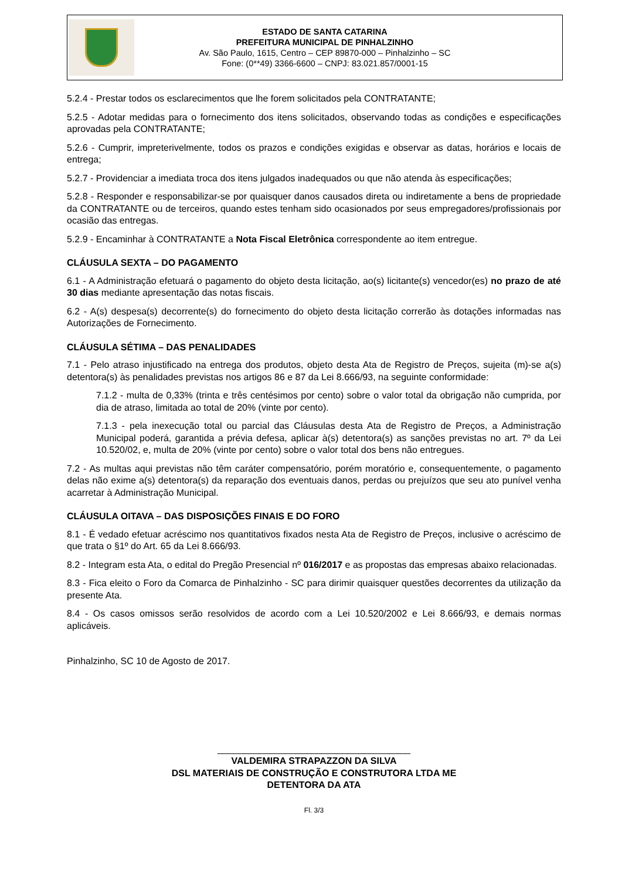ESTADO DE SANTA CATARINA
PREFEITURA MUNICIPAL DE PINHALZINHO
Av. São Paulo, 1615, Centro – CEP 89870-000 – Pinhalzinho – SC
Fone: (0**49) 3366-6600 – CNPJ: 83.021.857/0001-15
5.2.4 - Prestar todos os esclarecimentos que lhe forem solicitados pela CONTRATANTE;
5.2.5 - Adotar medidas para o fornecimento dos itens solicitados, observando todas as condições e especificações aprovadas pela CONTRATANTE;
5.2.6 - Cumprir, impreterivelmente, todos os prazos e condições exigidas e observar as datas, horários e locais de entrega;
5.2.7 - Providenciar a imediata troca dos itens julgados inadequados ou que não atenda às especificações;
5.2.8 - Responder e responsabilizar-se por quaisquer danos causados direta ou indiretamente a bens de propriedade da CONTRATANTE ou de terceiros, quando estes tenham sido ocasionados por seus empregadores/profissionais por ocasião das entregas.
5.2.9 - Encaminhar à CONTRATANTE a Nota Fiscal Eletrônica correspondente ao item entregue.
CLÁUSULA SEXTA – DO PAGAMENTO
6.1 - A Administração efetuará o pagamento do objeto desta licitação, ao(s) licitante(s) vencedor(es) no prazo de até 30 dias mediante apresentação das notas fiscais.
6.2 - A(s) despesa(s) decorrente(s) do fornecimento do objeto desta licitação correrão às dotações informadas nas Autorizações de Fornecimento.
CLÁUSULA SÉTIMA – DAS PENALIDADES
7.1 - Pelo atraso injustificado na entrega dos produtos, objeto desta Ata de Registro de Preços, sujeita (m)-se a(s) detentora(s) às penalidades previstas nos artigos 86 e 87 da Lei 8.666/93, na seguinte conformidade:
7.1.2 - multa de 0,33% (trinta e três centésimos por cento) sobre o valor total da obrigação não cumprida, por dia de atraso, limitada ao total de 20% (vinte por cento).
7.1.3 - pela inexecução total ou parcial das Cláusulas desta Ata de Registro de Preços, a Administração Municipal poderá, garantida a prévia defesa, aplicar à(s) detentora(s) as sanções previstas no art. 7º da Lei 10.520/02, e, multa de 20% (vinte por cento) sobre o valor total dos bens não entregues.
7.2 - As multas aqui previstas não têm caráter compensatório, porém moratório e, consequentemente, o pagamento delas não exime a(s) detentora(s) da reparação dos eventuais danos, perdas ou prejuízos que seu ato punível venha acarretar à Administração Municipal.
CLÁUSULA OITAVA – DAS DISPOSIÇÕES FINAIS E DO FORO
8.1 - É vedado efetuar acréscimo nos quantitativos fixados nesta Ata de Registro de Preços, inclusive o acréscimo de que trata o §1º do Art. 65 da Lei 8.666/93.
8.2 - Integram esta Ata, o edital do Pregão Presencial nº 016/2017 e as propostas das empresas abaixo relacionadas.
8.3 - Fica eleito o Foro da Comarca de Pinhalzinho - SC para dirimir quaisquer questões decorrentes da utilização da presente Ata.
8.4 - Os casos omissos serão resolvidos de acordo com a Lei 10.520/2002 e Lei 8.666/93, e demais normas aplicáveis.
Pinhalzinho, SC 10 de Agosto de 2017.
_____________________________________
VALDEMIRA STRAPAZZON DA SILVA
DSL MATERIAIS DE CONSTRUÇÃO E CONSTRUTORA LTDA ME
DETENTORA DA ATA
Fl. 3/3